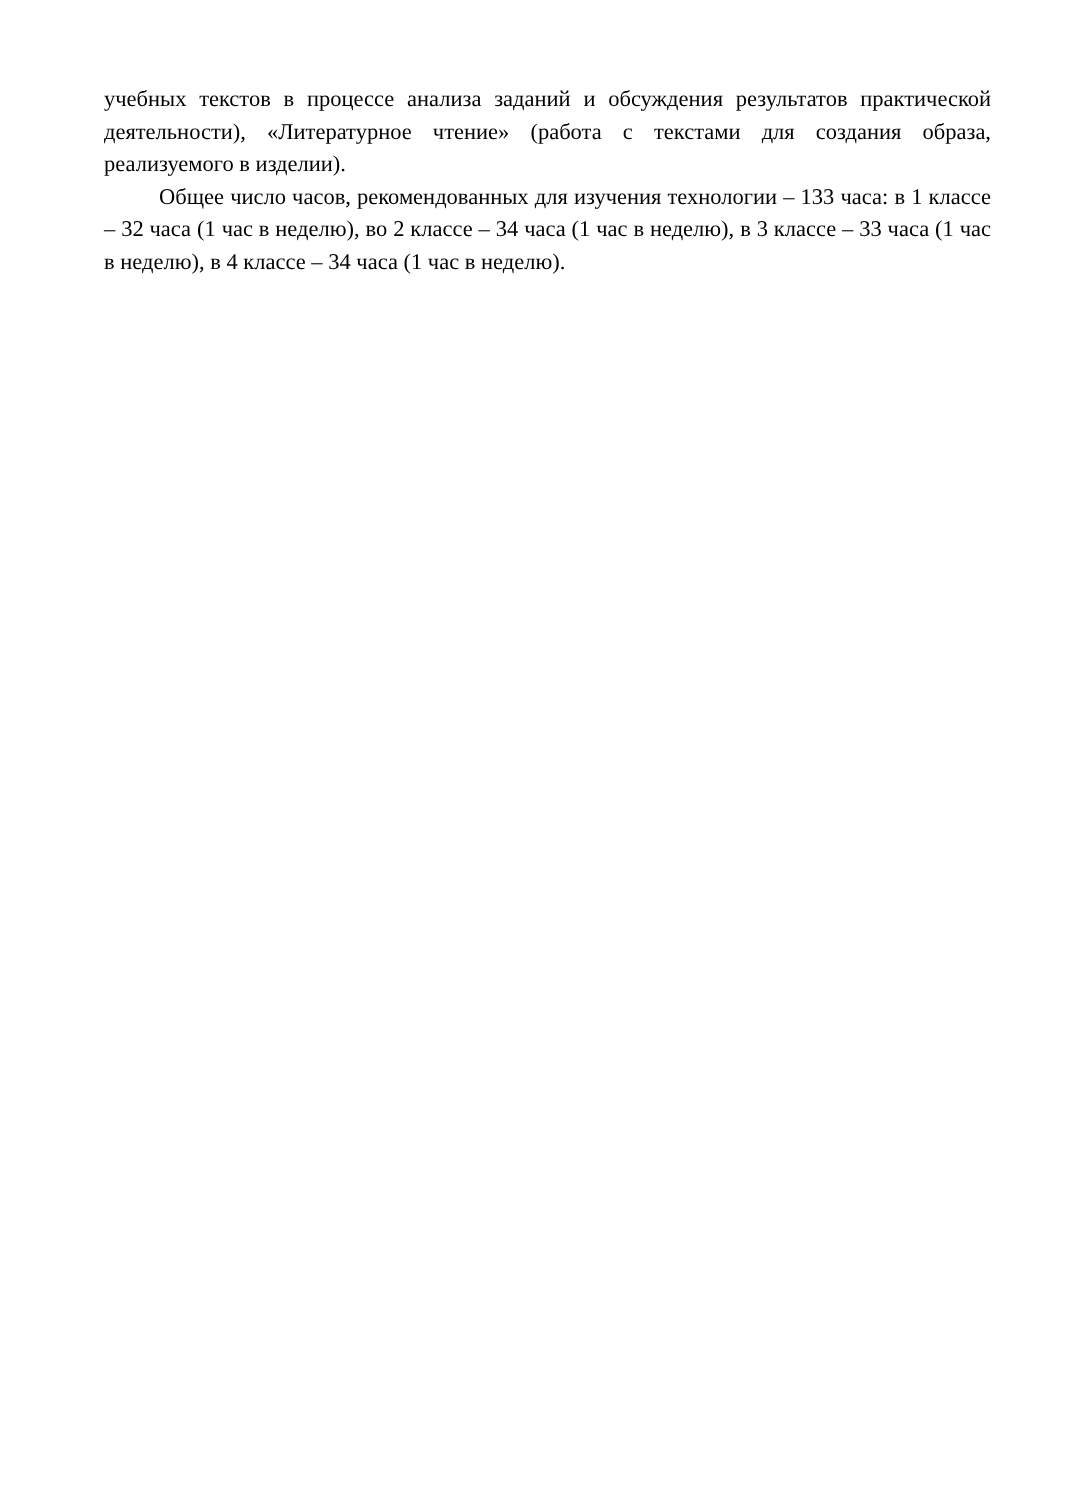учебных текстов в процессе анализа заданий и обсуждения результатов практической деятельности), «Литературное чтение» (работа с текстами для создания образа, реализуемого в изделии).
Общее число часов, рекомендованных для изучения технологии – 133 часа: в 1 классе – 32 часа (1 час в неделю), во 2 классе – 34 часа (1 час в неделю), в 3 классе – 33 часа (1 час в неделю), в 4 классе – 34 часа (1 час в неделю).